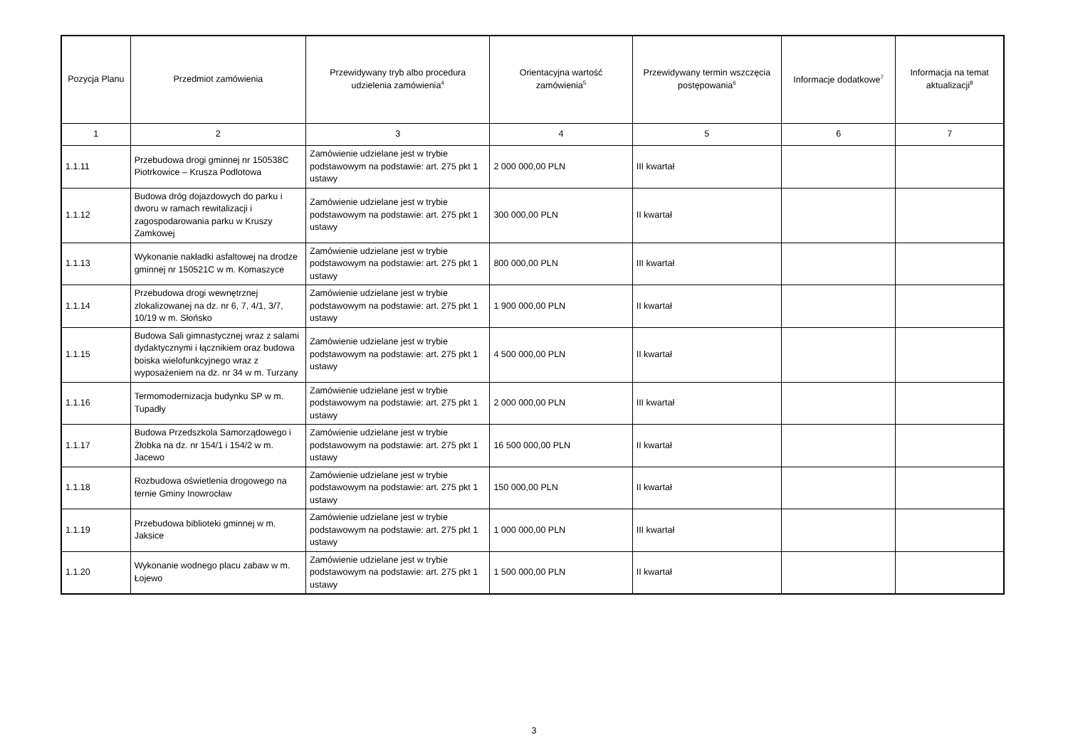| Pozycja Planu | Przedmiot zamówienia | Przewidywany tryb albo procedura udzielenia zamówienia<sup>4</sup> | Orientacyjna wartość zamówienia<sup>5</sup> | Przewidywany termin wszczęcia postępowania<sup>6</sup> | Informacje dodatkowe<sup>7</sup> | Informacja na temat aktualizacji<sup>8</sup> |
| --- | --- | --- | --- | --- | --- | --- |
| 1 | 2 | 3 | 4 | 5 | 6 | 7 |
| 1.1.11 | Przebudowa drogi gminnej nr 150538C Piotrkowice – Krusza Podlotowa | Zamówienie udzielane jest w trybie podstawowym na podstawie: art. 275 pkt 1 ustawy | 2 000 000,00 PLN | III kwartał | | |
| 1.1.12 | Budowa dróg dojazdowych do parku i dworu w ramach rewitalizacji i zagospodarowania parku w Kruszy Zamkowej | Zamówienie udzielane jest w trybie podstawowym na podstawie: art. 275 pkt 1 ustawy | 300 000,00 PLN | II kwartał | | |
| 1.1.13 | Wykonanie nakładki asfaltowej na drodze gminnej nr 150521C w m. Komaszyce | Zamówienie udzielane jest w trybie podstawowym na podstawie: art. 275 pkt 1 ustawy | 800 000,00 PLN | III kwartał | | |
| 1.1.14 | Przebudowa drogi wewnętrznej zlokalizowanej na dz. nr 6, 7, 4/1, 3/7, 10/19 w m. Słońsko | Zamówienie udzielane jest w trybie podstawowym na podstawie: art. 275 pkt 1 ustawy | 1 900 000,00 PLN | II kwartał | | |
| 1.1.15 | Budowa Sali gimnastycznej wraz z salami dydaktycznymi i łącznikiem oraz budowa boiska wielofunkcyjnego wraz z wyposażeniem na dz. nr 34 w m. Turzany | Zamówienie udzielane jest w trybie podstawowym na podstawie: art. 275 pkt 1 ustawy | 4 500 000,00 PLN | II kwartał | | |
| 1.1.16 | Termomodernizacja budynku SP w m. Tupadły | Zamówienie udzielane jest w trybie podstawowym na podstawie: art. 275 pkt 1 ustawy | 2 000 000,00 PLN | III kwartał | | |
| 1.1.17 | Budowa Przedszkola Samorządowego i Żłobka na dz. nr 154/1 i 154/2 w m. Jacewo | Zamówienie udzielane jest w trybie podstawowym na podstawie: art. 275 pkt 1 ustawy | 16 500 000,00 PLN | II kwartał | | |
| 1.1.18 | Rozbudowa oświetlenia drogowego na ternie Gminy Inowrocław | Zamówienie udzielane jest w trybie podstawowym na podstawie: art. 275 pkt 1 ustawy | 150 000,00 PLN | II kwartał | | |
| 1.1.19 | Przebudowa biblioteki gminnej w m. Jaksice | Zamówienie udzielane jest w trybie podstawowym na podstawie: art. 275 pkt 1 ustawy | 1 000 000,00 PLN | III kwartał | | |
| 1.1.20 | Wykonanie wodnego placu zabaw w m. Łojewo | Zamówienie udzielane jest w trybie podstawowym na podstawie: art. 275 pkt 1 ustawy | 1 500 000,00 PLN | II kwartał | | |
3